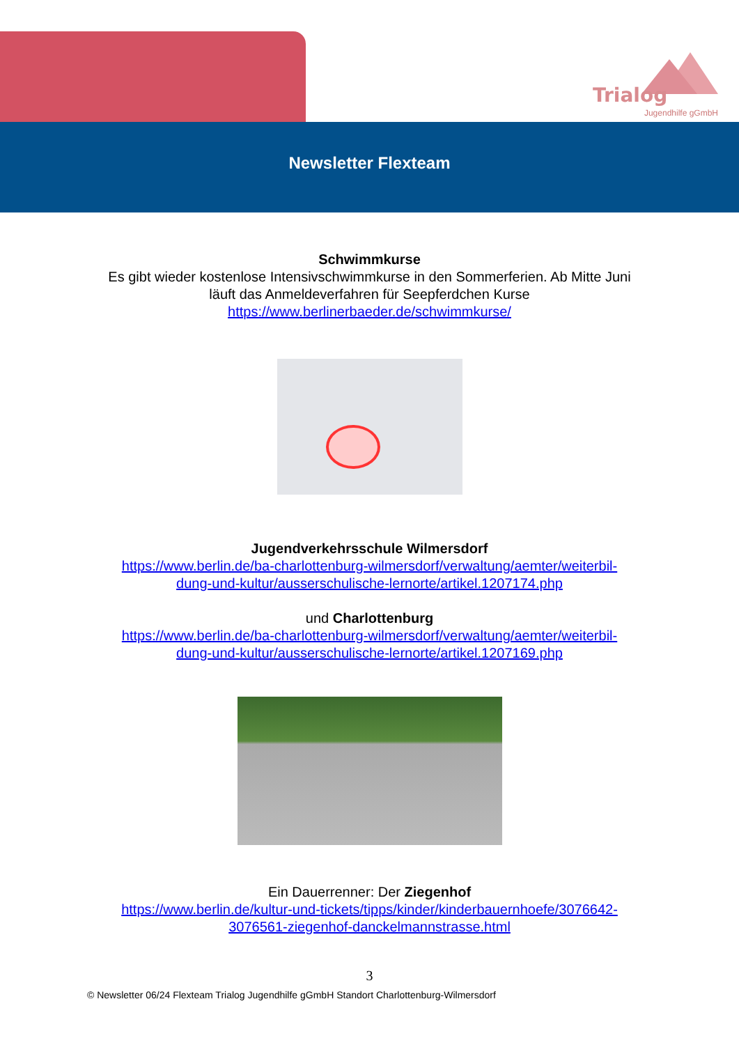Trialog
Jugendhilfe gGmbH
Newsletter Flexteam
Schwimmkurse
Es gibt wieder kostenlose Intensivschwimmkurse in den Sommerferien. Ab Mitte Juni
läuft das Anmeldeverfahren für Seepferdchen Kurse
https://www.berlinerbaeder.de/schwimmkurse/
Jugendverkehrsschule Wilmersdorf
https://www.berlin.de/ba-charlottenburg-wilmersdorf/verwaltung/aemter/weiterbil-
dung-und-kultur/ausserschulische-lernorte/artikel.1207174.php
und Charlottenburg
https://www.berlin.de/ba-charlottenburg-wilmersdorf/verwaltung/aemter/weiterbil-
dung-und-kultur/ausserschulische-lernorte/artikel.1207169.php
Ein Dauerrenner: Der Ziegenhof
https://www.berlin.de/kultur-und-tickets/tipps/kinder/kinderbauernhoefe/3076642-
3076561-ziegenhof-danckelmannstrasse.html
3
© Newsletter 06/24 Flexteam Trialog Jugendhilfe gGmbH Standort Charlottenburg-Wilmersdorf